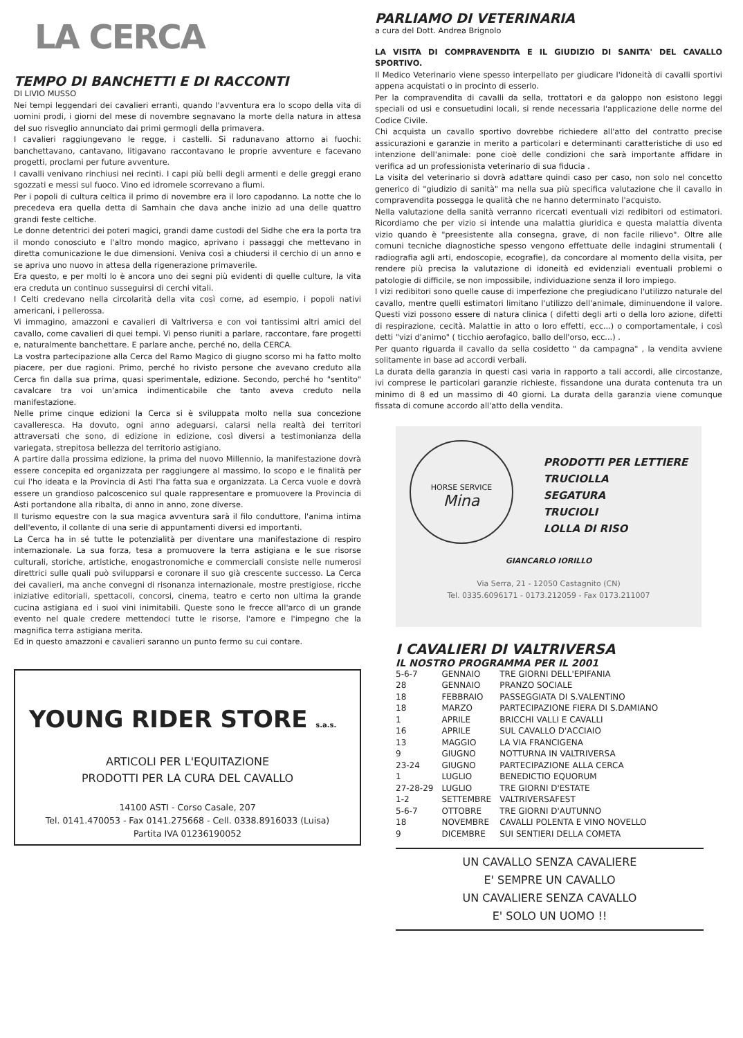LA CERCA
TEMPO DI BANCHETTI E DI RACCONTI
DI LIVIO MUSSO
Nei tempi leggendari dei cavalieri erranti, quando l'avventura era lo scopo della vita di uomini prodi, i giorni del mese di novembre segnavano la morte della natura in attesa del suo risveglio annunciato dai primi germogli della primavera.
I cavalieri raggiungevano le regge, i castelli. Si radunavano attorno ai fuochi: banchettavano, cantavano, litigavano raccontavano le proprie avventure e facevano progetti, proclami per future avventure.
I cavalli venivano rinchiusi nei recinti. I capi più belli degli armenti e delle greggi erano sgozzati e messi sul fuoco. Vino ed idromele scorrevano a fiumi.
Per i popoli di cultura celtica il primo di novembre era il loro capodanno. La notte che lo precedeva era quella detta di Samhain che dava anche inizio ad una delle quattro grandi feste celtiche.
Le donne detentrici dei poteri magici, grandi dame custodi del Sidhe che era la porta tra il mondo conosciuto e l'altro mondo magico, aprivano i passaggi che mettevano in diretta comunicazione le due dimensioni. Veniva così a chiudersi il cerchio di un anno e se apriva uno nuovo in attesa della rigenerazione primaverile.
Era questo, e per molti lo è ancora uno dei segni più evidenti di quelle culture, la vita era creduta un continuo susseguirsi di cerchi vitali.
I Celti credevano nella circolarità della vita così come, ad esempio, i popoli nativi americani, i pellerossa.
Vi immagino, amazzoni e cavalieri di Valtriversa e con voi tantissimi altri amici del cavallo, come cavalieri di quei tempi. Vi penso riuniti a parlare, raccontare, fare progetti e, naturalmente banchettare. E parlare anche, perché no, della CERCA.
La vostra partecipazione alla Cerca del Ramo Magico di giugno scorso mi ha fatto molto piacere, per due ragioni. Primo, perché ho rivisto persone che avevano creduto alla Cerca fin dalla sua prima, quasi sperimentale, edizione. Secondo, perché ho "sentito" cavalcare tra voi un'amica indimenticabile che tanto aveva creduto nella manifestazione.
Nelle prime cinque edizioni la Cerca si è sviluppata molto nella sua concezione cavalleresca. Ha dovuto, ogni anno adeguarsi, calarsi nella realtà dei territori attraversati che sono, di edizione in edizione, così diversi a testimonianza della variegata, strepitosa bellezza del territorio astigiano.
A partire dalla prossima edizione, la prima del nuovo Millennio, la manifestazione dovrà essere concepita ed organizzata per raggiungere al massimo, lo scopo e le finalità per cui l'ho ideata e la Provincia di Asti l'ha fatta sua e organizzata. La Cerca vuole e dovrà essere un grandioso palcoscenico sul quale rappresentare e promuovere la Provincia di Asti portandone alla ribalta, di anno in anno, zone diverse.
Il turismo equestre con la sua magica avventura sarà il filo conduttore, l'anima intima dell'evento, il collante di una serie di appuntamenti diversi ed importanti.
La Cerca ha in sé tutte le potenzialità per diventare una manifestazione di respiro internazionale. La sua forza, tesa a promuovere la terra astigiana e le sue risorse culturali, storiche, artistiche, enogastronomiche e commerciali consiste nelle numerosi direttrici sulle quali può svilupparsi e coronare il suo già crescente successo. La Cerca dei cavalieri, ma anche convegni di risonanza internazionale, mostre prestigiose, ricche iniziative editoriali, spettacoli, concorsi, cinema, teatro e certo non ultima la grande cucina astigiana ed i suoi vini inimitabili. Queste sono le frecce all'arco di un grande evento nel quale credere mettendoci tutte le risorse, l'amore e l'impegno che la magnifica terra astigiana merita.
Ed in questo amazzoni e cavalieri saranno un punto fermo su cui contare.
YOUNG RIDER STORE s.a.s.
ARTICOLI PER L'EQUITAZIONE
PRODOTTI PER LA CURA DEL CAVALLO
14100 ASTI - Corso Casale, 207
Tel. 0141.470053 - Fax 0141.275668 - Cell. 0338.8916033 (Luisa)
Partita IVA 01236190052
PARLIAMO DI VETERINARIA
a cura del Dott. Andrea Brignolo
LA VISITA DI COMPRAVENDITA E IL GIUDIZIO DI SANITA' DEL CAVALLO SPORTIVO.
Il Medico Veterinario viene spesso interpellato per giudicare l'idoneità di cavalli sportivi appena acquistati o in procinto di esserlo.
Per la compravendita di cavalli da sella, trottatori e da galoppo non esistono leggi speciali od usi e consuetudini locali, si rende necessaria l'applicazione delle norme del Codice Civile.
Chi acquista un cavallo sportivo dovrebbe richiedere all'atto del contratto precise assicurazioni e garanzie in merito a particolari e determinanti caratteristiche di uso ed intenzione dell'animale: pone cioè delle condizioni che sarà importante affidare in verifica ad un professionista veterinario di sua fiducia .
La visita del veterinario si dovrà adattare quindi caso per caso, non solo nel concetto generico di "giudizio di sanità" ma nella sua più specifica valutazione che il cavallo in compravendita possegga le qualità che ne hanno determinato l'acquisto.
Nella valutazione della sanità verranno ricercati eventuali vizi redibitori od estimatori. Ricordiamo che per vizio si intende una malattia giuridica e questa malattia diventa vizio quando è "preesistente alla consegna, grave, di non facile rilievo". Oltre alle comuni tecniche diagnostiche spesso vengono effettuate delle indagini strumentali ( radiografia agli arti, endoscopie, ecografie), da concordare al momento della visita, per rendere più precisa la valutazione di idoneità ed evidenziali eventuali problemi o patologie di difficile, se non impossibile, individuazione senza il loro impiego.
I vizi redibitori sono quelle cause di imperfezione che pregiudicano l'utilizzo naturale del cavallo, mentre quelli estimatori limitano l'utilizzo dell'animale, diminuendone il valore. Questi vizi possono essere di natura clinica ( difetti degli arti o della loro azione, difetti di respirazione, cecità. Malattie in atto o loro effetti, ecc...) o comportamentale, i così detti "vizi d'animo" ( ticchio aerofagico, ballo dell'orso, ecc...) .
Per quanto riguarda il cavallo da sella cosidetto " da campagna" , la vendita avviene solitamente in base ad accordi verbali.
La durata della garanzia in questi casi varia in rapporto a tali accordi, alle circostanze, ivi comprese le particolari garanzie richieste, fissandone una durata contenuta tra un minimo di 8 ed un massimo di 40 giorni. La durata della garanzia viene comunque fissata di comune accordo all'atto della vendita.
HORSE SERVICE
Mina
PRODOTTI PER LETTIERE
TRUCIOLLA
SEGATURA
TRUCIOLI
LOLLA DI RISO
GIANCARLO IORILLO
Via Serra, 21 - 12050 Castagnito (CN)
Tel. 0335.6096171 - 0173.212059 - Fax 0173.211007
I CAVALIERI DI VALTRIVERSA
IL NOSTRO PROGRAMMA PER IL 2001
| 5-6-7 | GENNAIO | TRE GIORNI DELL'EPIFANIA |
| 28 | GENNAIO | PRANZO SOCIALE |
| 18 | FEBBRAIO | PASSEGGIATA DI S.VALENTINO |
| 18 | MARZO | PARTECIPAZIONE FIERA DI S.DAMIANO |
| 1 | APRILE | BRICCHI VALLI E CAVALLI |
| 16 | APRILE | SUL CAVALLO D'ACCIAIO |
| 13 | MAGGIO | LA VIA FRANCIGENA |
| 9 | GIUGNO | NOTTURNA IN VALTRIVERSA |
| 23-24 | GIUGNO | PARTECIPAZIONE ALLA CERCA |
| 1 | LUGLIO | BENEDICTIO EQUORUM |
| 27-28-29 | LUGLIO | TRE GIORNI D'ESTATE |
| 1-2 | SETTEMBRE | VALTRIVERSAFEST |
| 5-6-7 | OTTOBRE | TRE GIORNI D'AUTUNNO |
| 18 | NOVEMBRE | CAVALLI POLENTA E VINO NOVELLO |
| 9 | DICEMBRE | SUI SENTIERI DELLA COMETA |
UN CAVALLO SENZA CAVALIERE
E' SEMPRE UN CAVALLO
UN CAVALIERE SENZA CAVALLO
E' SOLO UN UOMO !!